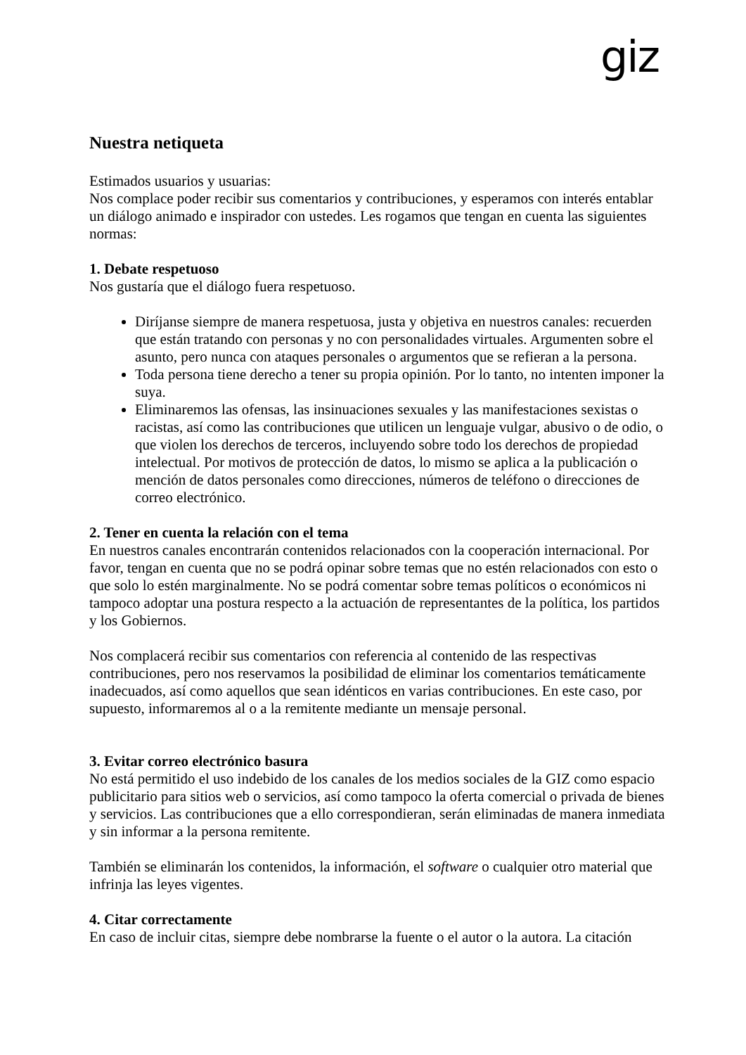giz
Nuestra netiqueta
Estimados usuarios y usuarias:
Nos complace poder recibir sus comentarios y contribuciones, y esperamos con interés entablar un diálogo animado e inspirador con ustedes. Les rogamos que tengan en cuenta las siguientes normas:
1. Debate respetuoso
Nos gustaría que el diálogo fuera respetuoso.
Diríjanse siempre de manera respetuosa, justa y objetiva en nuestros canales: recuerden que están tratando con personas y no con personalidades virtuales. Argumenten sobre el asunto, pero nunca con ataques personales o argumentos que se refieran a la persona.
Toda persona tiene derecho a tener su propia opinión. Por lo tanto, no intenten imponer la suya.
Eliminaremos las ofensas, las insinuaciones sexuales y las manifestaciones sexistas o racistas, así como las contribuciones que utilicen un lenguaje vulgar, abusivo o de odio, o que violen los derechos de terceros, incluyendo sobre todo los derechos de propiedad intelectual. Por motivos de protección de datos, lo mismo se aplica a la publicación o mención de datos personales como direcciones, números de teléfono o direcciones de correo electrónico.
2. Tener en cuenta la relación con el tema
En nuestros canales encontrarán contenidos relacionados con la cooperación internacional. Por favor, tengan en cuenta que no se podrá opinar sobre temas que no estén relacionados con esto o que solo lo estén marginalmente. No se podrá comentar sobre temas políticos o económicos ni tampoco adoptar una postura respecto a la actuación de representantes de la política, los partidos y los Gobiernos.
Nos complacerá recibir sus comentarios con referencia al contenido de las respectivas contribuciones, pero nos reservamos la posibilidad de eliminar los comentarios temáticamente inadecuados, así como aquellos que sean idénticos en varias contribuciones. En este caso, por supuesto, informaremos al o a la remitente mediante un mensaje personal.
3. Evitar correo electrónico basura
No está permitido el uso indebido de los canales de los medios sociales de la GIZ como espacio publicitario para sitios web o servicios, así como tampoco la oferta comercial o privada de bienes y servicios. Las contribuciones que a ello correspondieran, serán eliminadas de manera inmediata y sin informar a la persona remitente.
También se eliminarán los contenidos, la información, el software o cualquier otro material que infrinja las leyes vigentes.
4. Citar correctamente
En caso de incluir citas, siempre debe nombrarse la fuente o el autor o la autora. La citación